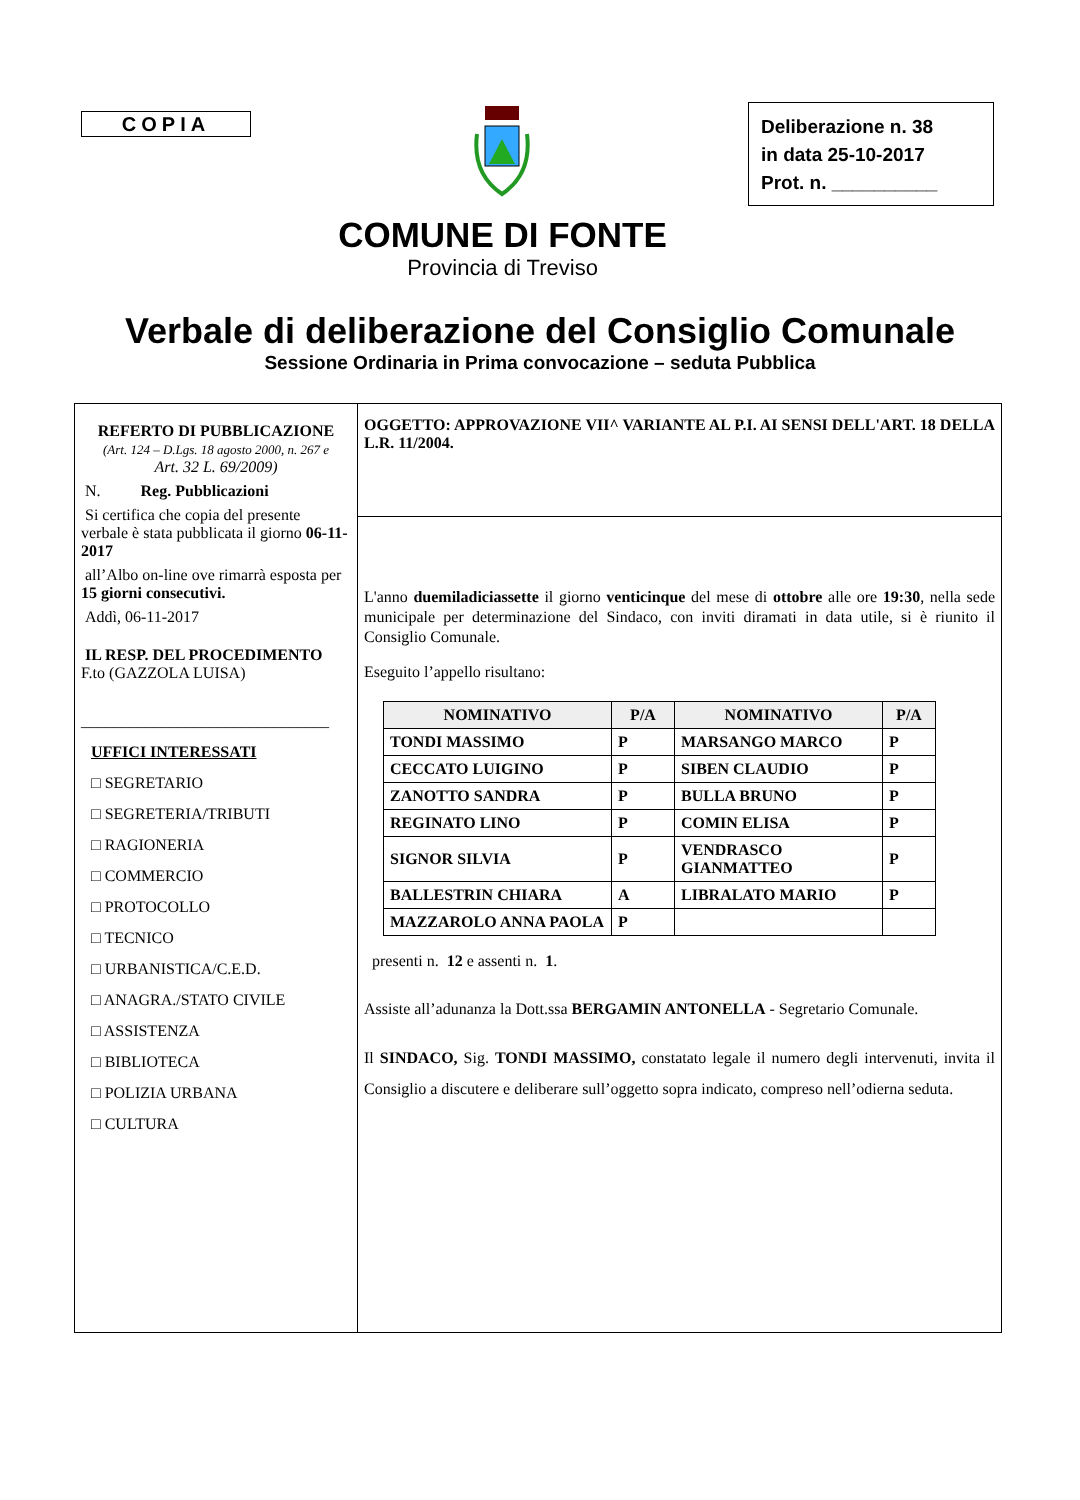COPIA
Deliberazione n. 38
in data 25-10-2017
Prot. n. __________
COMUNE DI FONTE
Provincia di Treviso
Verbale di deliberazione del Consiglio Comunale
Sessione Ordinaria in Prima convocazione – seduta Pubblica
REFERTO DI PUBBLICAZIONE
(Art. 124 – D.Lgs. 18 agosto 2000, n. 267 e
Art. 32 L. 69/2009)
N. Reg. Pubblicazioni
Si certifica che copia del presente verbale è stata pubblicata il giorno 06-11-2017
all’Albo on-line ove rimarrà esposta per 15 giorni consecutivi.
Addì, 06-11-2017
IL RESP. DEL PROCEDIMENTO
F.to (GAZZOLA LUISA)
_______________________________
UFFICI INTERESSATI
□ SEGRETARIO
□ SEGRETERIA/TRIBUTI
□ RAGIONERIA
□ COMMERCIO
□ PROTOCOLLO
□ TECNICO
□ URBANISTICA/C.E.D.
□ ANAGRA./STATO CIVILE
□ ASSISTENZA
□ BIBLIOTECA
□ POLIZIA URBANA
□ CULTURA
OGGETTO: APPROVAZIONE VII^ VARIANTE AL P.I. AI SENSI DELL'ART. 18 DELLA L.R. 11/2004.
L'anno duemiladiciassette il giorno venticinque del mese di ottobre alle ore 19:30, nella sede municipale per determinazione del Sindaco, con inviti diramati in data utile, si è riunito il Consiglio Comunale.
Eseguito l’appello risultano:
| NOMINATIVO | P/A | NOMINATIVO | P/A |
| --- | --- | --- | --- |
| TONDI MASSIMO | P | MARSANGO MARCO | P |
| CECCATO LUIGINO | P | SIBEN CLAUDIO | P |
| ZANOTTO SANDRA | P | BULLA BRUNO | P |
| REGINATO LINO | P | COMIN ELISA | P |
| SIGNOR SILVIA | P | VENDRASCO GIANMATTEO | P |
| BALLESTRIN CHIARA | A | LIBRALATO MARIO | P |
| MAZZAROLO ANNA PAOLA | P | | |
presenti n. 12 e assenti n. 1.
Assiste all’adunanza la Dott.ssa BERGAMIN ANTONELLA - Segretario Comunale.
Il SINDACO, Sig. TONDI MASSIMO, constatato legale il numero degli intervenuti, invita il Consiglio a discutere e deliberare sull’oggetto sopra indicato, compreso nell’odierna seduta.